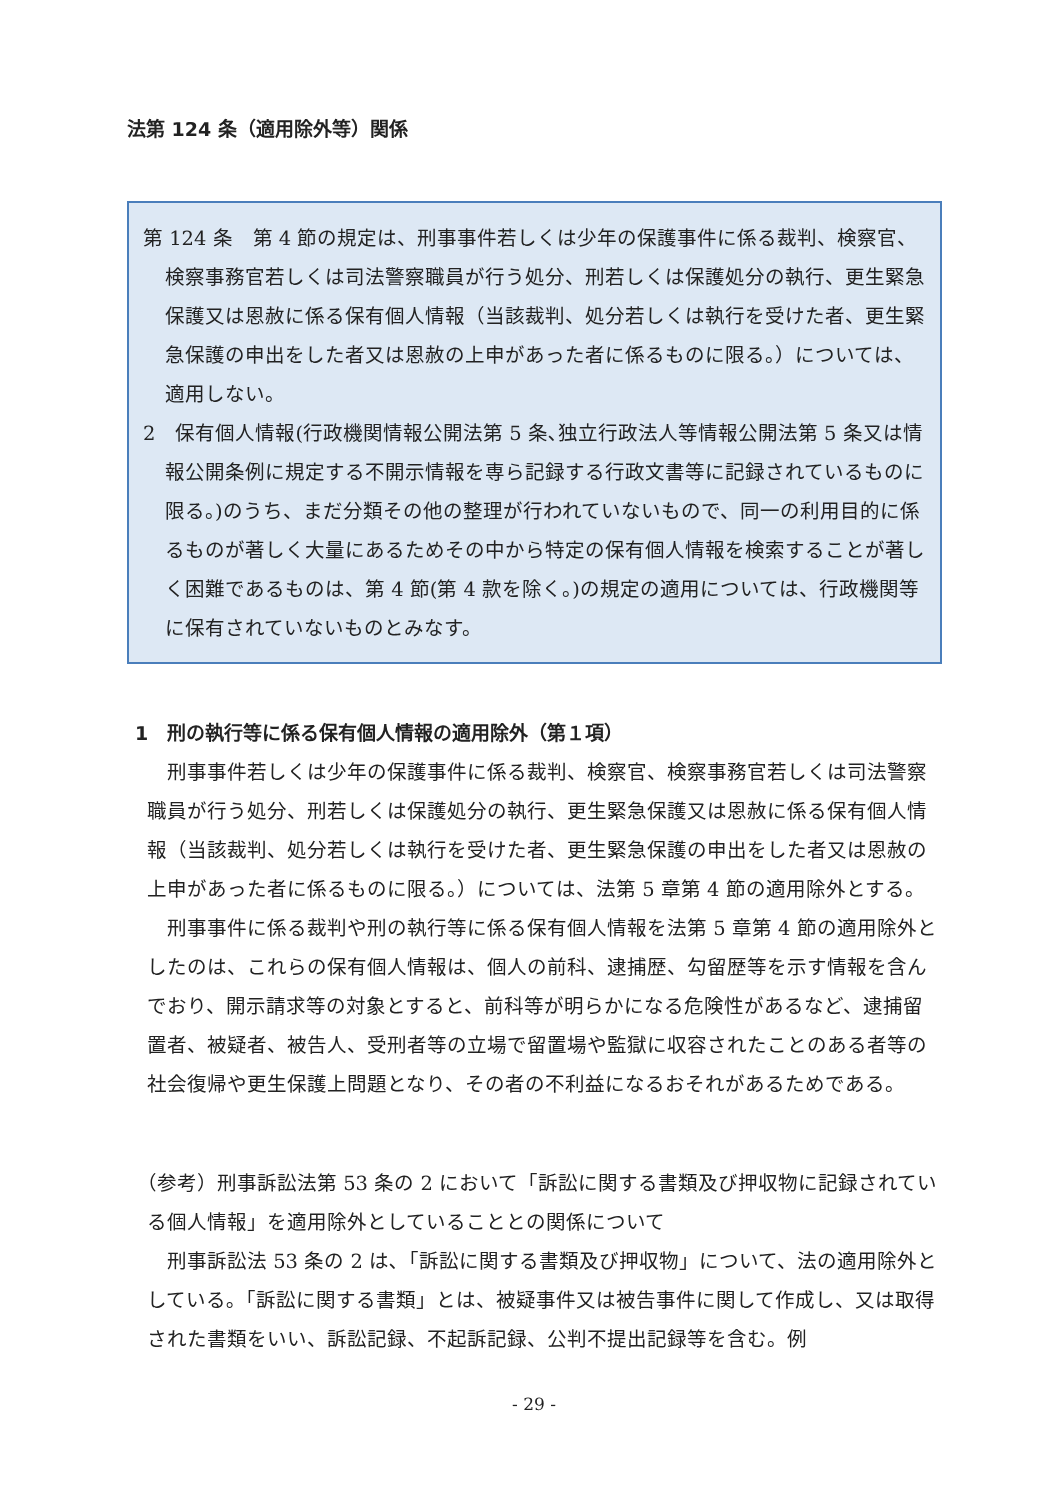法第 124 条（適用除外等）関係
第 124 条　第 4 節の規定は、刑事事件若しくは少年の保護事件に係る裁判、検察官、検察事務官若しくは司法警察職員が行う処分、刑若しくは保護処分の執行、更生緊急保護又は恩赦に係る保有個人情報（当該裁判、処分若しくは執行を受けた者、更生緊急保護の申出をした者又は恩赦の上申があった者に係るものに限る。）については、適用しない。
2　保有個人情報(行政機関情報公開法第 5 条､独立行政法人等情報公開法第 5 条又は情報公開条例に規定する不開示情報を専ら記録する行政文書等に記録されているものに限る。)のうち、まだ分類その他の整理が行われていないもので、同一の利用目的に係るものが著しく大量にあるためその中から特定の保有個人情報を検索することが著しく困難であるものは、第 4 節(第 4 款を除く。)の規定の適用については、行政機関等に保有されていないものとみなす。
1　刑の執行等に係る保有個人情報の適用除外（第１項）
刑事事件若しくは少年の保護事件に係る裁判、検察官、検察事務官若しくは司法警察職員が行う処分、刑若しくは保護処分の執行、更生緊急保護又は恩赦に係る保有個人情報（当該裁判、処分若しくは執行を受けた者、更生緊急保護の申出をした者又は恩赦の上申があった者に係るものに限る。）については、法第 5 章第 4 節の適用除外とする。
刑事事件に係る裁判や刑の執行等に係る保有個人情報を法第 5 章第 4 節の適用除外としたのは、これらの保有個人情報は、個人の前科、逮捕歴、勾留歴等を示す情報を含んでおり、開示請求等の対象とすると、前科等が明らかになる危険性があるなど、逮捕留置者、被疑者、被告人、受刑者等の立場で留置場や監獄に収容されたことのある者等の社会復帰や更生保護上問題となり、その者の不利益になるおそれがあるためである。
（参考）刑事訴訟法第 53 条の 2 において「訴訟に関する書類及び押収物に記録されている個人情報」を適用除外としていることとの関係について
刑事訴訟法 53 条の 2 は､「訴訟に関する書類及び押収物」について、法の適用除外としている｡「訴訟に関する書類」とは、被疑事件又は被告事件に関して作成し、又は取得された書類をいい、訴訟記録、不起訴記録、公判不提出記録等を含む。例
- 29 -